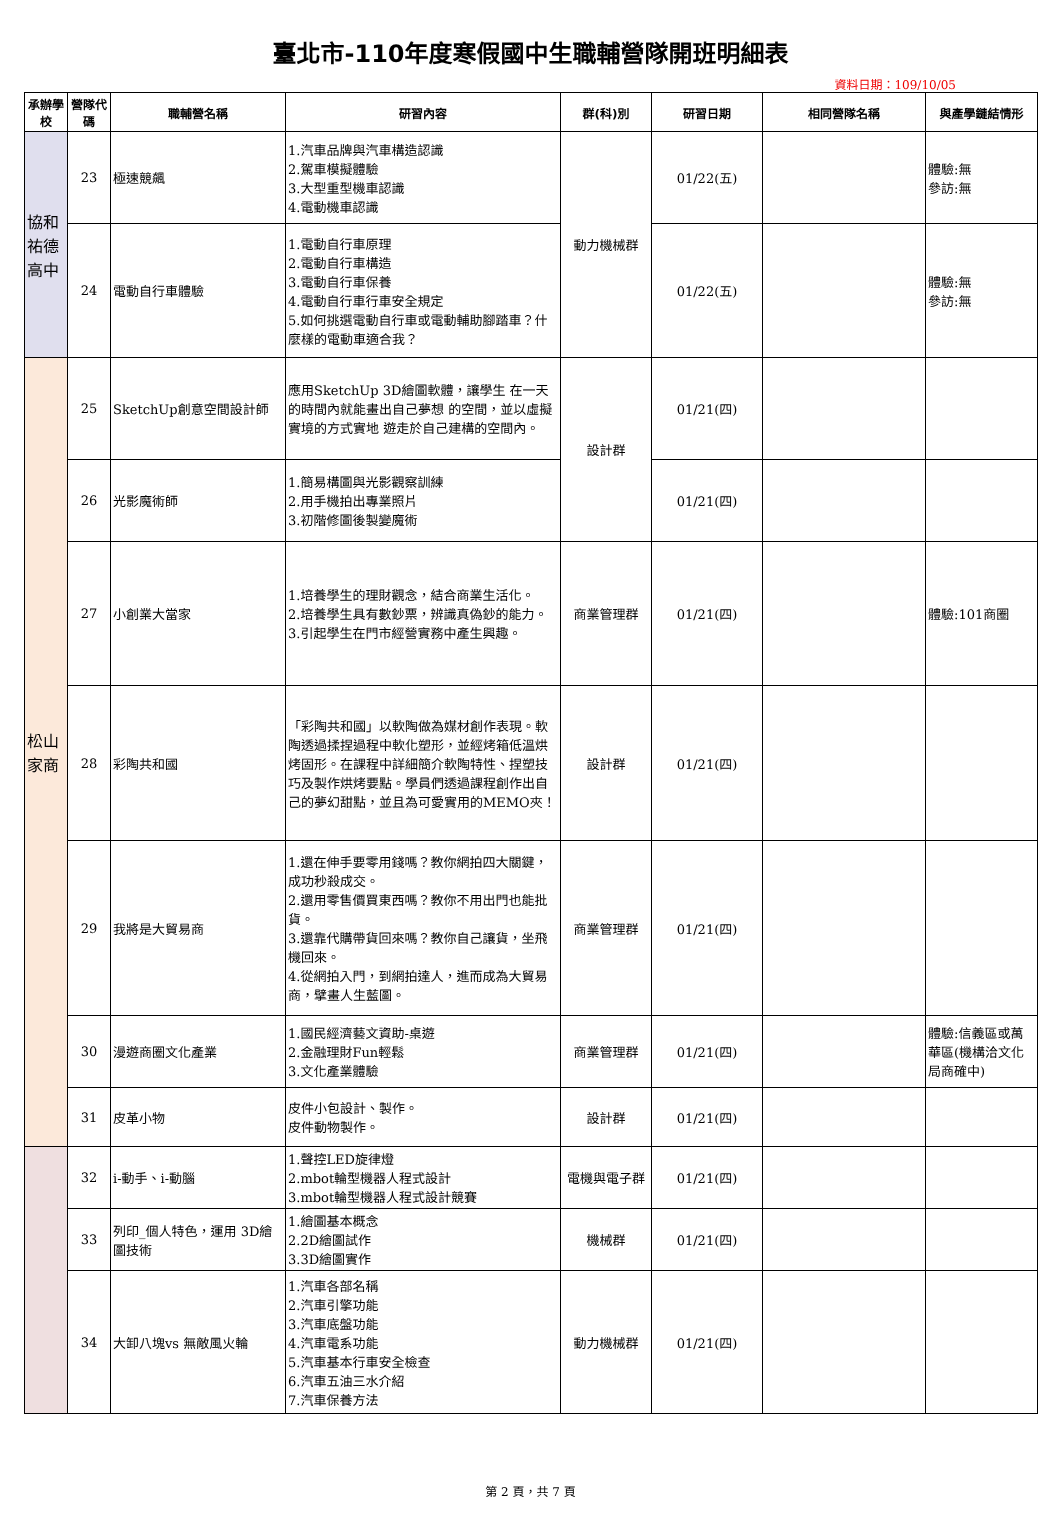臺北市-110年度寒假國中生職輔營隊開班明細表
資料日期：109/10/05
| 承辦學校 | 營隊代碼 | 職輔營名稱 | 研習內容 | 群(科)別 | 研習日期 | 相同營隊名稱 | 與產學鏈結情形 |
| --- | --- | --- | --- | --- | --- | --- | --- |
| 協和祐德高中 | 23 | 極速競飆 | 1.汽車品牌與汽車構造認識 2.駕車模擬體驗 3.大型重型機車認識 4.電動機車認識 | 動力機械群 | 01/22(五) | | 體驗:無 參訪:無 |
| | 24 | 電動自行車體驗 | 1.電動自行車原理 2.電動自行車構造 3.電動自行車保養 4.電動自行車行車安全規定 5.如何挑選電動自行車或電動輔助腳踏車？什麼樣的電動車適合我？ | | 01/22(五) | | 體驗:無 參訪:無 |
| 松山家商 | 25 | SketchUp創意空間設計師 | 應用SketchUp 3D繪圖軟體，讓學生 在一天的時間內就能畫出自己夢想 的空間，並以虛擬實境的方式實地 遊走於自己建構的空間內。 | 設計群 | 01/21(四) | | |
| | 26 | 光影魔術師 | 1.簡易構圖與光影觀察訓練 2.用手機拍出專業照片 3.初階修圖後製變魔術 | | 01/21(四) | | |
| | 27 | 小創業大當家 | 1.培養學生的理財觀念，結合商業生活化。 2.培養學生具有數鈔票，辨識真偽鈔的能力。 3.引起學生在門市經營實務中產生興趣。 | 商業管理群 | 01/21(四) | | 體驗:101商圈 |
| | 28 | 彩陶共和國 | 「彩陶共和國」以軟陶做為媒材創作表現。軟陶透過揉捏過程中軟化塑形，並經烤箱低溫烘烤固形。在課程中詳細簡介軟陶特性、捏塑技巧及製作烘烤要點。學員們透過課程創作出自己的夢幻甜點，並且為可愛實用的MEMO夾！ | 設計群 | 01/21(四) | | |
| | 29 | 我將是大貿易商 | 1.還在伸手要零用錢嗎？教你網拍四大關鍵，成功秒殺成交。 2.還用零售價買東西嗎？教你不用出門也能批貨。 3.還靠代購帶貨回來嗎？教你自己讓貨，坐飛機回來。 4.從網拍入門，到網拍達人，進而成為大貿易商，擘畫人生藍圖。 | 商業管理群 | 01/21(四) | | |
| | 30 | 漫遊商圈文化產業 | 1.國民經濟藝文資助-桌遊 2.金融理財Fun輕鬆 3.文化產業體驗 | 商業管理群 | 01/21(四) | | 體驗:信義區或萬華區(機構洽文化局商確中) |
| | 31 | 皮革小物 | 皮件小包設計、製作。 皮件動物製作。 | 設計群 | 01/21(四) | | |
| | 32 | i-動手、i-動腦 | 1.聲控LED旋律燈 2.mbot輪型機器人程式設計 3.mbot輪型機器人程式設計競賽 | 電機與電子群 | 01/21(四) | | |
| | 33 | 列印_個人特色，運用 3D繪圖技術 | 1.繪圖基本概念 2.2D繪圖試作 3.3D繪圖實作 | 機械群 | 01/21(四) | | |
| | 34 | 大卸八塊vs 無敵風火輪 | 1.汽車各部名稱 2.汽車引擎功能 3.汽車底盤功能 4.汽車電系功能 5.汽車基本行車安全檢查 6.汽車五油三水介紹 7.汽車保養方法 | 動力機械群 | 01/21(四) | | |
第 2 頁，共 7 頁